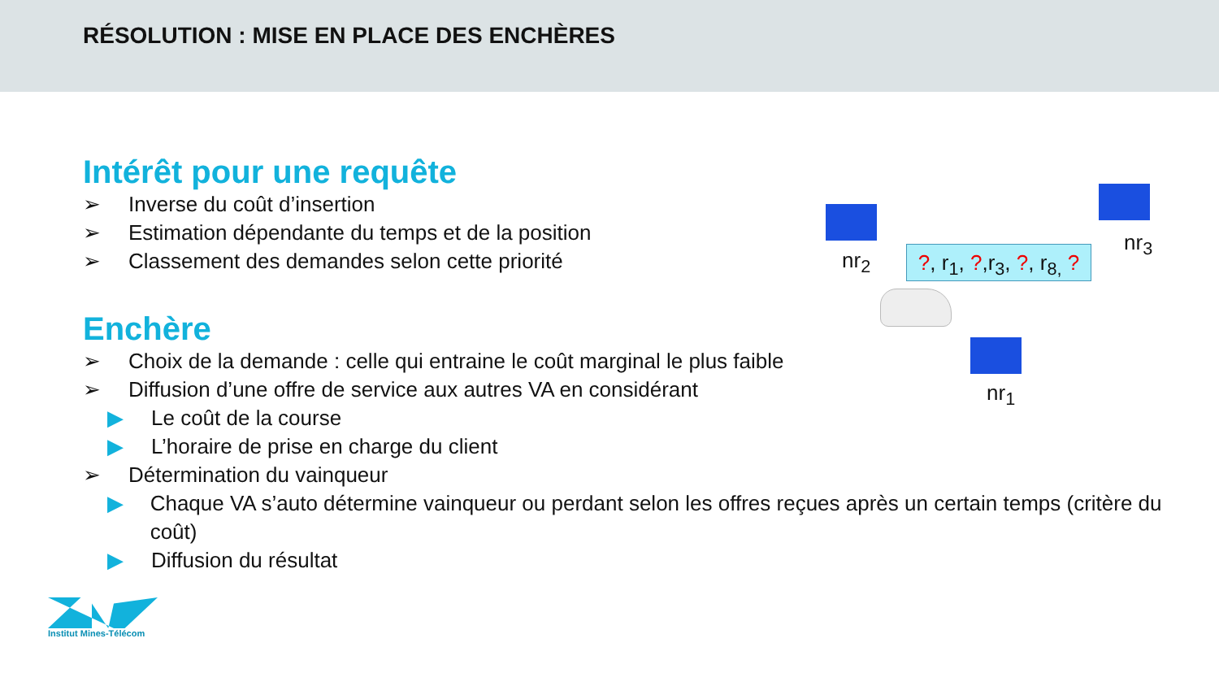RÉSOLUTION : MISE EN PLACE DES ENCHÈRES
Intérêt pour une requête
➢ Inverse du coût d’insertion
➢ Estimation dépendante du temps et de la position
➢ Classement des demandes selon cette priorité
Enchère
➢ Choix de la demande : celle qui entraine le coût marginal le plus faible
➢ Diffusion d’une offre de service aux autres VA en considérant
▶ Le coût de la course
▶ L’horaire de prise en charge du client
➢ Détermination du vainqueur
▶ Chaque VA s’auto détermine vainqueur ou perdant selon les offres reçues après un certain temps (critère du coût)
▶ Diffusion du résultat
nr<sub>2</sub>
nr<sub>3</sub>
nr<sub>1</sub>
?, r<sub>1</sub>, ?,r<sub>3</sub>, ?, r<sub>8,</sub> ?
Institut Mines-Télécom